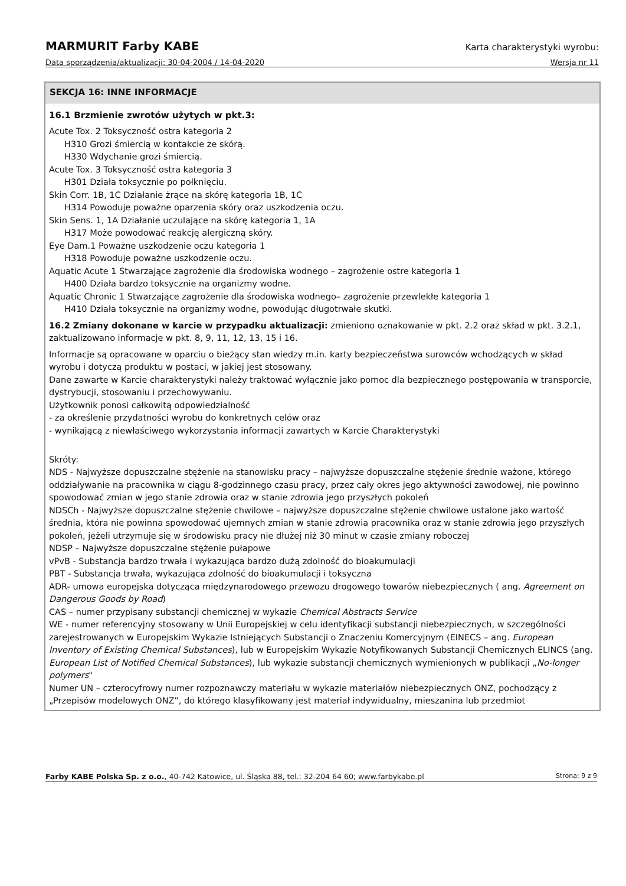MARMURIT Farby KABE Karta charakterystyki wyrobu:
Data sporządzenia/aktualizacji: 30-04-2004 / 14-04-2020 Wersja nr 11
SEKCJA 16: INNE INFORMACJE
16.1 Brzmienie zwrotów użytych w pkt.3:
Acute Tox. 2 Toksyczność ostra kategoria 2
H310 Grozi śmiercią w kontakcie ze skórą.
H330 Wdychanie grozi śmiercią.
Acute Tox. 3 Toksyczność ostra kategoria 3
H301 Działa toksycznie po połknięciu.
Skin Corr. 1B, 1C Działanie żrące na skórę kategoria 1B, 1C
H314 Powoduje poważne oparzenia skóry oraz uszkodzenia oczu.
Skin Sens. 1, 1A Działanie uczulające na skórę kategoria 1, 1A
H317 Może powodować reakcję alergiczną skóry.
Eye Dam.1 Poważne uszkodzenie oczu kategoria 1
H318 Powoduje poważne uszkodzenie oczu.
Aquatic Acute 1 Stwarzające zagrożenie dla środowiska wodnego – zagrożenie ostre kategoria 1
H400 Działa bardzo toksycznie na organizmy wodne.
Aquatic Chronic 1 Stwarzające zagrożenie dla środowiska wodnego– zagrożenie przewlekłe kategoria 1
H410 Działa toksycznie na organizmy wodne, powodując długotrwałe skutki.
16.2 Zmiany dokonane w karcie w przypadku aktualizacji: zmieniono oznakowanie w pkt. 2.2 oraz skład w pkt. 3.2.1, zaktualizowano informacje w pkt. 8, 9, 11, 12, 13, 15 i 16.
Informacje są opracowane w oparciu o bieżący stan wiedzy m.in. karty bezpieczeństwa surowców wchodzących w skład wyrobu i dotyczą produktu w postaci, w jakiej jest stosowany.
Dane zawarte w Karcie charakterystyki należy traktować wyłącznie jako pomoc dla bezpiecznego postępowania w transporcie, dystrybucji, stosowaniu i przechowywaniu.
Użytkownik ponosi całkowitą odpowiedzialność
- za określenie przydatności wyrobu do konkretnych celów oraz
- wynikającą z niewłaściwego wykorzystania informacji zawartych w Karcie Charakterystyki
Skróty:
NDS - Najwyższe dopuszczalne stężenie na stanowisku pracy – najwyższe dopuszczalne stężenie średnie ważone, którego oddziaływanie na pracownika w ciągu 8-godzinnego czasu pracy, przez cały okres jego aktywności zawodowej, nie powinno spowodować zmian w jego stanie zdrowia oraz w stanie zdrowia jego przyszłych pokoleń
NDSCh - Najwyższe dopuszczalne stężenie chwilowe – najwyższe dopuszczalne stężenie chwilowe ustalone jako wartość średnia, która nie powinna spowodować ujemnych zmian w stanie zdrowia pracownika oraz w stanie zdrowia jego przyszłych pokoleń, jeżeli utrzymuje się w środowisku pracy nie dłużej niż 30 minut w czasie zmiany roboczej
NDSP – Najwyższe dopuszczalne stężenie pułapowe
vPvB - Substancja bardzo trwała i wykazująca bardzo dużą zdolność do bioakumulacji
PBT - Substancja trwała, wykazująca zdolność do bioakumulacji i toksyczna
ADR- umowa europejska dotycząca międzynarodowego przewozu drogowego towarów niebezpiecznych ( ang. Agreement on Dangerous Goods by Road)
CAS – numer przypisany substancji chemicznej w wykazie Chemical Abstracts Service
WE - numer referencyjny stosowany w Unii Europejskiej w celu identyfikacji substancji niebezpiecznych, w szczególności zarejestrowanych w Europejskim Wykazie Istniejących Substancji o Znaczeniu Komercyjnym (EINECS – ang. European Inventory of Existing Chemical Substances), lub w Europejskim Wykazie Notyfikowanych Substancji Chemicznych ELINCS (ang. European List of Notified Chemical Substances), lub wykazie substancji chemicznych wymienionych w publikacji „No-longer polymers"
Numer UN – czterocyfrowy numer rozpoznawczy materiału w wykazie materiałów niebezpiecznych ONZ, pochodzący z „Przepisów modelowych ONZ”, do którego klasyfikowany jest materiał indywidualny, mieszanina lub przedmiot
Farby KABE Polska Sp. z o.o., 40-742 Katowice, ul. Śląska 88, tel.: 32-204 64 60; www.farbykabe.pl Strona: 9 z 9